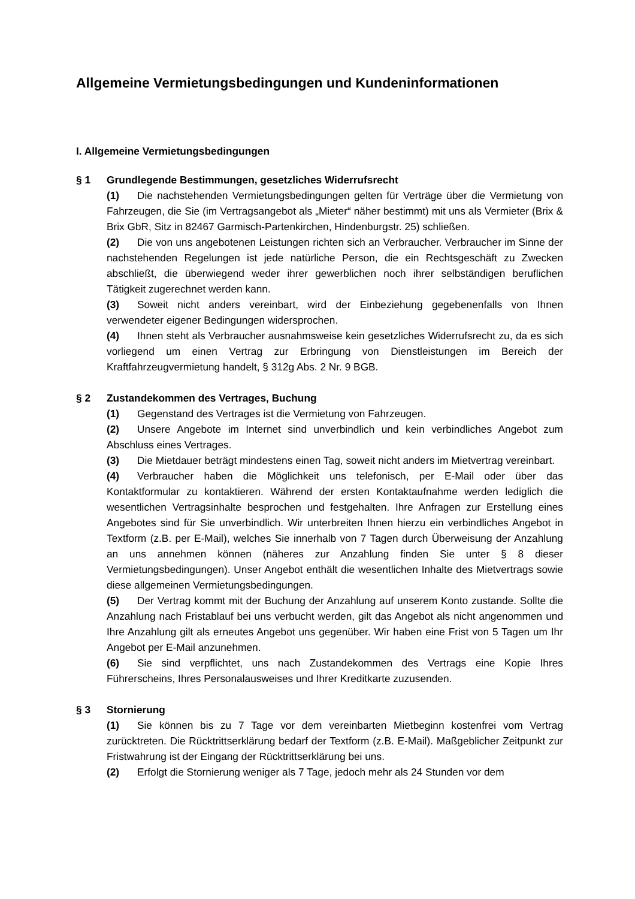Allgemeine Vermietungsbedingungen und Kundeninformationen
I. Allgemeine Vermietungsbedingungen
§ 1 Grundlegende Bestimmungen, gesetzliches Widerrufsrecht
(1) Die nachstehenden Vermietungsbedingungen gelten für Verträge über die Vermietung von Fahrzeugen, die Sie (im Vertragsangebot als „Mieter“ näher bestimmt) mit uns als Vermieter (Brix & Brix GbR, Sitz in 82467 Garmisch-Partenkirchen, Hindenburgstr. 25) schließen.
(2) Die von uns angebotenen Leistungen richten sich an Verbraucher. Verbraucher im Sinne der nachstehenden Regelungen ist jede natürliche Person, die ein Rechtsgeschäft zu Zwecken abschließt, die überwiegend weder ihrer gewerblichen noch ihrer selbständigen beruflichen Tätigkeit zugerechnet werden kann.
(3) Soweit nicht anders vereinbart, wird der Einbeziehung gegebenenfalls von Ihnen verwendeter eigener Bedingungen widersprochen.
(4) Ihnen steht als Verbraucher ausnahmsweise kein gesetzliches Widerrufsrecht zu, da es sich vorliegend um einen Vertrag zur Erbringung von Dienstleistungen im Bereich der Kraftfahrzeugvermietung handelt, § 312g Abs. 2 Nr. 9 BGB.
§ 2 Zustandekommen des Vertrages, Buchung
(1) Gegenstand des Vertrages ist die Vermietung von Fahrzeugen.
(2) Unsere Angebote im Internet sind unverbindlich und kein verbindliches Angebot zum Abschluss eines Vertrages.
(3) Die Mietdauer beträgt mindestens einen Tag, soweit nicht anders im Mietvertrag vereinbart.
(4) Verbraucher haben die Möglichkeit uns telefonisch, per E-Mail oder über das Kontaktformular zu kontaktieren. Während der ersten Kontaktaufnahme werden lediglich die wesentlichen Vertragsinhalte besprochen und festgehalten. Ihre Anfragen zur Erstellung eines Angebotes sind für Sie unverbindlich. Wir unterbreiten Ihnen hierzu ein verbindliches Angebot in Textform (z.B. per E-Mail), welches Sie innerhalb von 7 Tagen durch Überweisung der Anzahlung an uns annehmen können (näheres zur Anzahlung finden Sie unter § 8 dieser Vermietungsbedingungen). Unser Angebot enthält die wesentlichen Inhalte des Mietvertrags sowie diese allgemeinen Vermietungsbedingungen.
(5) Der Vertrag kommt mit der Buchung der Anzahlung auf unserem Konto zustande. Sollte die Anzahlung nach Fristablauf bei uns verbucht werden, gilt das Angebot als nicht angenommen und Ihre Anzahlung gilt als erneutes Angebot uns gegenüber. Wir haben eine Frist von 5 Tagen um Ihr Angebot per E-Mail anzunehmen.
(6) Sie sind verpflichtet, uns nach Zustandekommen des Vertrags eine Kopie Ihres Führerscheins, Ihres Personalausweises und Ihrer Kreditkarte zuzusenden.
§ 3 Stornierung
(1) Sie können bis zu 7 Tage vor dem vereinbarten Mietbeginn kostenfrei vom Vertrag zurücktreten. Die Rücktrittserklärung bedarf der Textform (z.B. E-Mail). Maßgeblicher Zeitpunkt zur Fristwahrung ist der Eingang der Rücktrittserklärung bei uns.
(2) Erfolgt die Stornierung weniger als 7 Tage, jedoch mehr als 24 Stunden vor dem